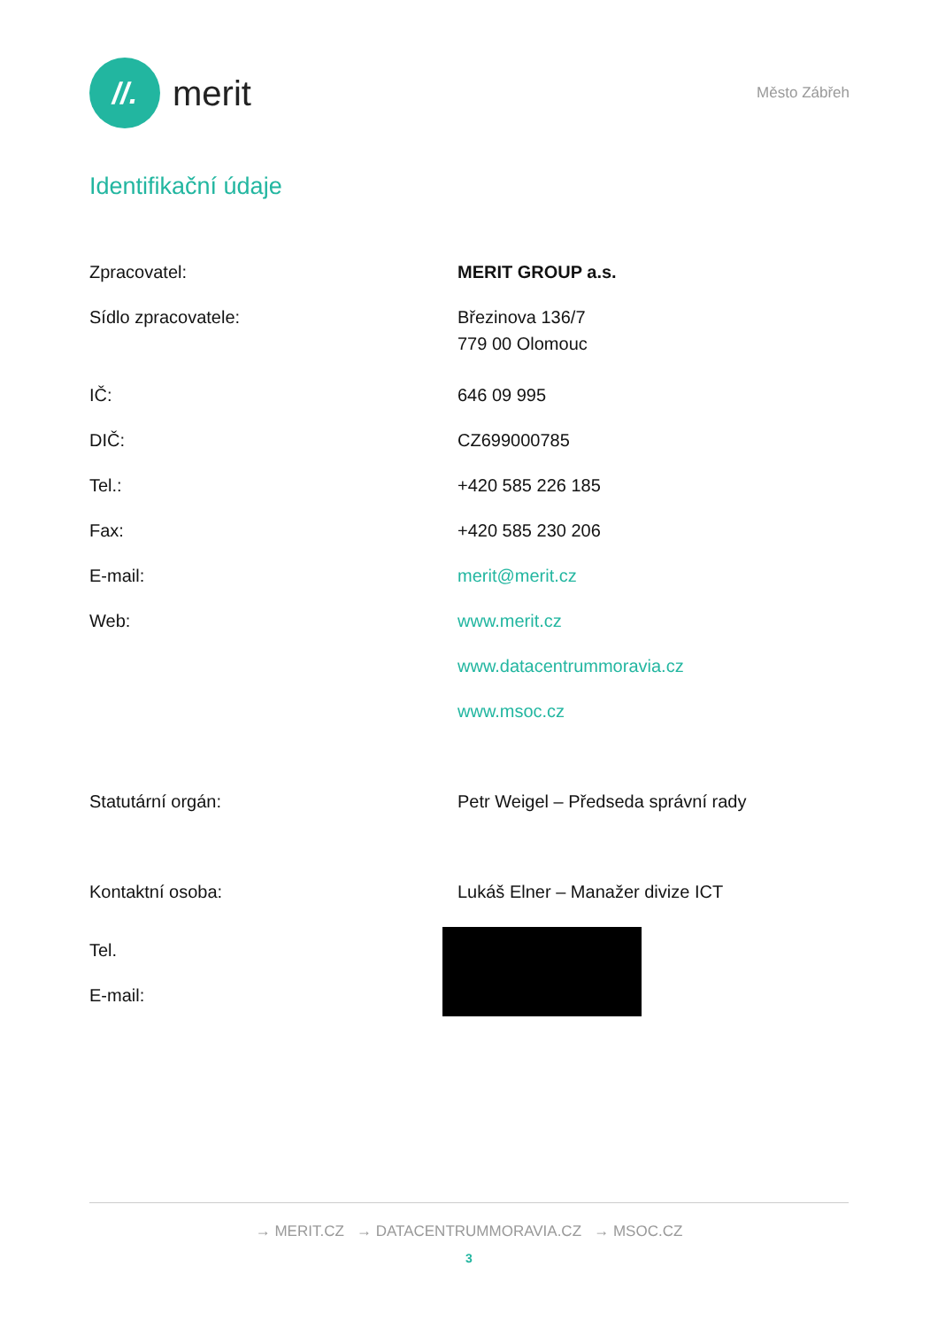//.
merit
Město Zábřeh
Identifikační údaje
| Zpracovatel: | MERIT GROUP a.s. |
| Sídlo zpracovatele: | Březinova 136/7 779 00 Olomouc |
| IČ: | 646 09 995 |
| DIČ: | CZ699000785 |
| Tel.: | +420 585 226 185 |
| Fax: | +420 585 230 206 |
| E-mail: | merit@merit.cz |
| Web: | www.merit.cz |
| | www.datacentrummoravia.cz |
| | www.msoc.cz |
| Statutární orgán: | Petr Weigel – Předseda správní rady |
| Kontaktní osoba: | Lukáš Elner – Manažer divize ICT |
| Tel. | |
| E-mail: | |
→ MERIT.CZ → DATACENTRUMMORAVIA.CZ → MSOC.CZ
3